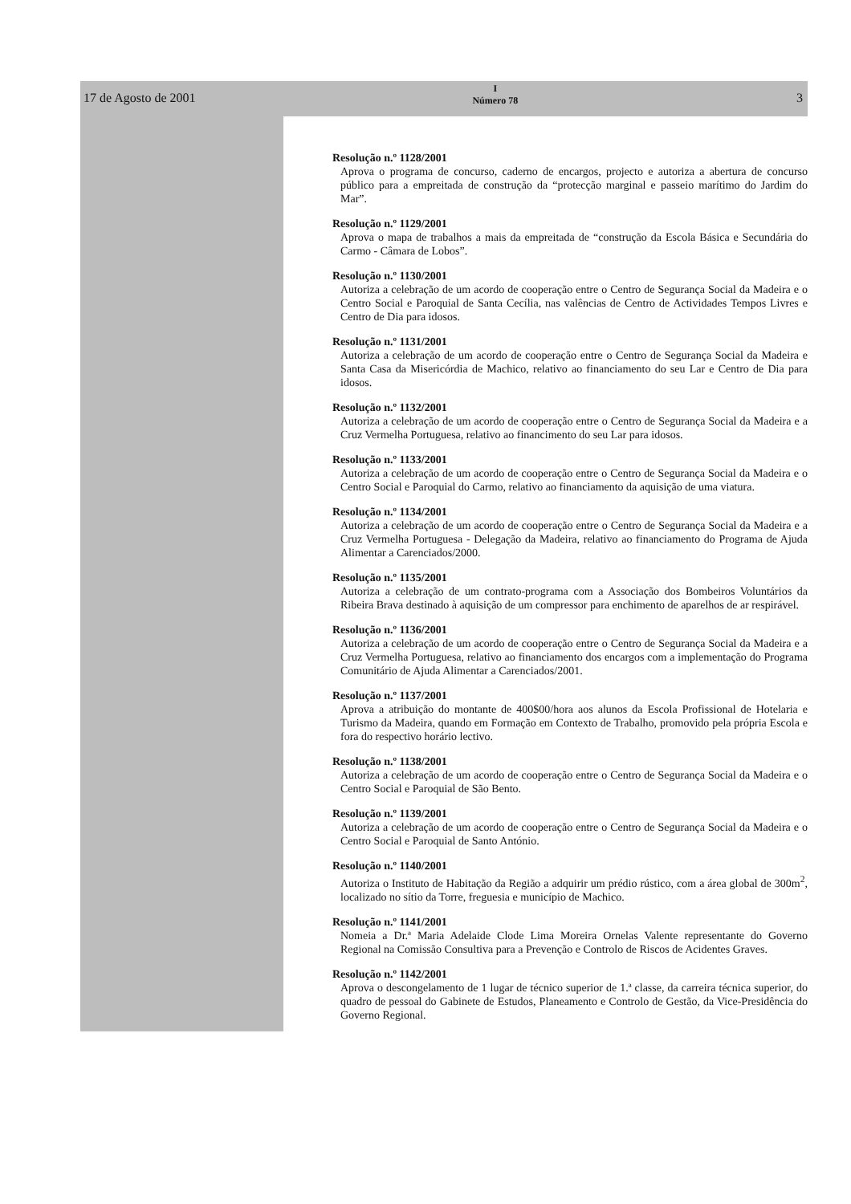17 de Agosto de 2001
I
Número 78
3
Resolução n.º 1128/2001
Aprova o programa de concurso, caderno de encargos, projecto e autoriza a abertura de concurso público para a empreitada de construção da “protecção marginal e passeio marítimo do Jardim do Mar”.
Resolução n.º 1129/2001
Aprova o mapa de trabalhos a mais da empreitada de “construção da Escola Básica e Secundária do Carmo - Câmara de Lobos”.
Resolução n.º 1130/2001
Autoriza a celebração de um acordo de cooperação entre o Centro de Segurança Social da Madeira e o Centro Social e Paroquial de Santa Cecília, nas valências de Centro de Actividades Tempos Livres e Centro de Dia para idosos.
Resolução n.º 1131/2001
Autoriza a celebração de um acordo de cooperação entre o Centro de Segurança Social da Madeira e Santa Casa da Misericórdia de Machico, relativo ao financiamento do seu Lar e Centro de Dia para idosos.
Resolução n.º 1132/2001
Autoriza a celebração de um acordo de cooperação entre o Centro de Segurança Social da Madeira e a Cruz Vermelha Portuguesa, relativo ao financimento do seu Lar para idosos.
Resolução n.º 1133/2001
Autoriza a celebração de um acordo de cooperação entre o Centro de Segurança Social da Madeira e o Centro Social e Paroquial do Carmo, relativo ao financiamento da aquisição de uma viatura.
Resolução n.º 1134/2001
Autoriza a celebração de um acordo de cooperação entre o Centro de Segurança Social da Madeira e a Cruz Vermelha Portuguesa - Delegação da Madeira, relativo ao financiamento do Programa de Ajuda Alimentar a Carenciados/2000.
Resolução n.º 1135/2001
Autoriza a celebração de um contrato-programa com a Associação dos Bombeiros Voluntários da Ribeira Brava destinado à aquisição de um compressor para enchimento de aparelhos de ar respirável.
Resolução n.º 1136/2001
Autoriza a celebração de um acordo de cooperação entre o Centro de Segurança Social da Madeira e a Cruz Vermelha Portuguesa, relativo ao financiamento dos encargos com a implementação do Programa Comunitário de Ajuda Alimentar a Carenciados/2001.
Resolução n.º 1137/2001
Aprova a atribuição do montante de 400$00/hora aos alunos da Escola Profissional de Hotelaria e Turismo da Madeira, quando em Formação em Contexto de Trabalho, promovido pela própria Escola e fora do respectivo horário lectivo.
Resolução n.º 1138/2001
Autoriza a celebração de um acordo de cooperação entre o Centro de Segurança Social da Madeira e o Centro Social e Paroquial de São Bento.
Resolução n.º 1139/2001
Autoriza a celebração de um acordo de cooperação entre o Centro de Segurança Social da Madeira e o Centro Social e Paroquial de Santo António.
Resolução n.º 1140/2001
Autoriza o Instituto de Habitação da Região a adquirir um prédio rústico, com a área global de 300m<sup>2</sup>, localizado no sítio da Torre, freguesia e município de Machico.
Resolução n.º 1141/2001
Nomeia a Dr.ª Maria Adelaide Clode Lima Moreira Ornelas Valente representante do Governo Regional na Comissão Consultiva para a Prevenção e Controlo de Riscos de Acidentes Graves.
Resolução n.º 1142/2001
Aprova o descongelamento de 1 lugar de técnico superior de 1.ª classe, da carreira técnica superior, do quadro de pessoal do Gabinete de Estudos, Planeamento e Controlo de Gestão, da Vice-Presidência do Governo Regional.